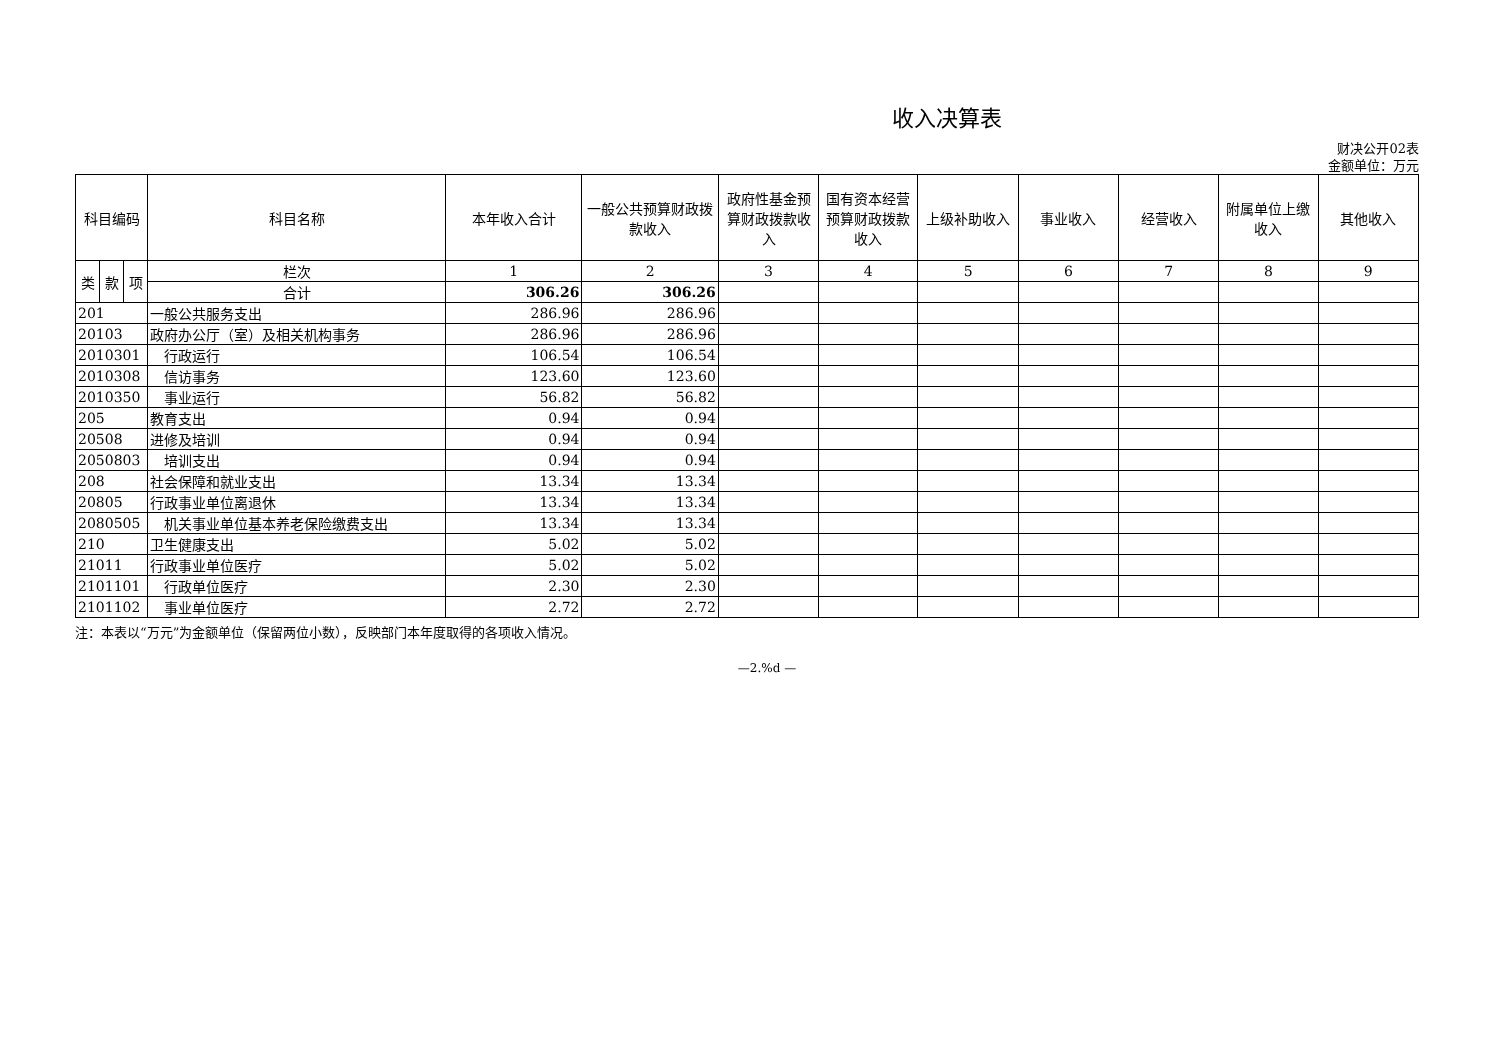收入决算表
财决公开02表
金额单位：万元
| 科目编码 | | | 科目名称 | 本年收入合计 | 一般公共预算财政拨款收入 | 政府性基金预算财政拨款收入 | 国有资本经营预算财政拨款收入 | 上级补助收入 | 事业收入 | 经营收入 | 附属单位上缴收入 | 其他收入 |
| --- | --- | --- | --- | --- | --- | --- | --- | --- | --- | --- | --- | --- |
| 类 | 款 | 项 | 栏次 | 1 | 2 | 3 | 4 | 5 | 6 | 7 | 8 | 9 |
| | | | 合计 | 306.26 | 306.26 | | | | | | | |
| 201 | | | 一般公共服务支出 | 286.96 | 286.96 | | | | | | | |
| 20103 | | | 政府办公厅（室）及相关机构事务 | 286.96 | 286.96 | | | | | | | |
| 2010301 | | | 行政运行 | 106.54 | 106.54 | | | | | | | |
| 2010308 | | | 信访事务 | 123.60 | 123.60 | | | | | | | |
| 2010350 | | | 事业运行 | 56.82 | 56.82 | | | | | | | |
| 205 | | | 教育支出 | 0.94 | 0.94 | | | | | | | |
| 20508 | | | 进修及培训 | 0.94 | 0.94 | | | | | | | |
| 2050803 | | | 培训支出 | 0.94 | 0.94 | | | | | | | |
| 208 | | | 社会保障和就业支出 | 13.34 | 13.34 | | | | | | | |
| 20805 | | | 行政事业单位离退休 | 13.34 | 13.34 | | | | | | | |
| 2080505 | | | 机关事业单位基本养老保险缴费支出 | 13.34 | 13.34 | | | | | | | |
| 210 | | | 卫生健康支出 | 5.02 | 5.02 | | | | | | | |
| 21011 | | | 行政事业单位医疗 | 5.02 | 5.02 | | | | | | | |
| 2101101 | | | 行政单位医疗 | 2.30 | 2.30 | | | | | | | |
| 2101102 | | | 事业单位医疗 | 2.72 | 2.72 | | | | | | | |
注：本表以“万元”为金额单位（保留两位小数），反映部门本年度取得的各项收入情况。
—2.%d —